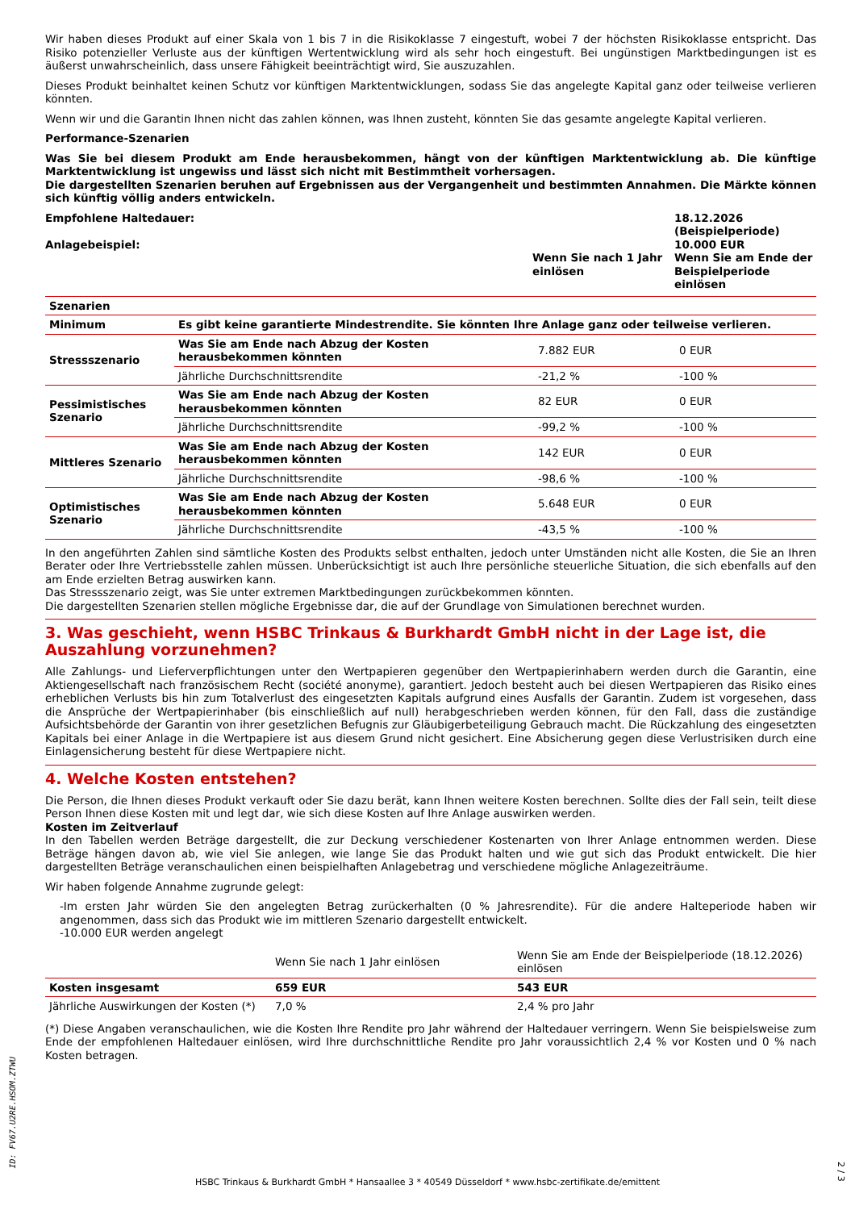Wir haben dieses Produkt auf einer Skala von 1 bis 7 in die Risikoklasse 7 eingestuft, wobei 7 der höchsten Risikoklasse entspricht. Das Risiko potenzieller Verluste aus der künftigen Wertentwicklung wird als sehr hoch eingestuft. Bei ungünstigen Marktbedingungen ist es äußerst unwahrscheinlich, dass unsere Fähigkeit beeinträchtigt wird, Sie auszuzahlen.
Dieses Produkt beinhaltet keinen Schutz vor künftigen Marktentwicklungen, sodass Sie das angelegte Kapital ganz oder teilweise verlieren könnten.
Wenn wir und die Garantin Ihnen nicht das zahlen können, was Ihnen zusteht, könnten Sie das gesamte angelegte Kapital verlieren.
Performance-Szenarien
Was Sie bei diesem Produkt am Ende herausbekommen, hängt von der künftigen Marktentwicklung ab. Die künftige Marktentwicklung ist ungewiss und lässt sich nicht mit Bestimmtheit vorhersagen.
Die dargestellten Szenarien beruhen auf Ergebnissen aus der Vergangenheit und bestimmten Annahmen. Die Märkte können sich künftig völlig anders entwickeln.
| Empfohlene Haltedauer: Anlagebeispiel: | Wenn Sie nach 1 Jahr einlösen | 18.12.2026 (Beispielperiode) 10.000 EUR Wenn Sie am Ende der Beispielperiode einlösen |
| Szenarien | | | |
| Minimum | Es gibt keine garantierte Mindestrendite. Sie könnten Ihre Anlage ganz oder teilweise verlieren. | | |
| Stressszenario | Was Sie am Ende nach Abzug der Kosten herausbekommen könnten | 7.882 EUR | 0 EUR |
| | Jährliche Durchschnittsrendite | -21,2 % | -100 % |
| Pessimistisches Szenario | Was Sie am Ende nach Abzug der Kosten herausbekommen könnten | 82 EUR | 0 EUR |
| | Jährliche Durchschnittsrendite | -99,2 % | -100 % |
| Mittleres Szenario | Was Sie am Ende nach Abzug der Kosten herausbekommen könnten | 142 EUR | 0 EUR |
| | Jährliche Durchschnittsrendite | -98,6 % | -100 % |
| Optimistisches Szenario | Was Sie am Ende nach Abzug der Kosten herausbekommen könnten | 5.648 EUR | 0 EUR |
| | Jährliche Durchschnittsrendite | -43,5 % | -100 % |
In den angeführten Zahlen sind sämtliche Kosten des Produkts selbst enthalten, jedoch unter Umständen nicht alle Kosten, die Sie an Ihren Berater oder Ihre Vertriebsstelle zahlen müssen. Unberücksichtigt ist auch Ihre persönliche steuerliche Situation, die sich ebenfalls auf den am Ende erzielten Betrag auswirken kann.
Das Stressszenario zeigt, was Sie unter extremen Marktbedingungen zurückbekommen könnten.
Die dargestellten Szenarien stellen mögliche Ergebnisse dar, die auf der Grundlage von Simulationen berechnet wurden.
3. Was geschieht, wenn HSBC Trinkaus & Burkhardt GmbH nicht in der Lage ist, die Auszahlung vorzunehmen?
Alle Zahlungs- und Lieferverpflichtungen unter den Wertpapieren gegenüber den Wertpapierinhabern werden durch die Garantin, eine Aktiengesellschaft nach französischem Recht (société anonyme), garantiert. Jedoch besteht auch bei diesen Wertpapieren das Risiko eines erheblichen Verlusts bis hin zum Totalverlust des eingesetzten Kapitals aufgrund eines Ausfalls der Garantin. Zudem ist vorgesehen, dass die Ansprüche der Wertpapierinhaber (bis einschließlich auf null) herabgeschrieben werden können, für den Fall, dass die zuständige Aufsichtsbehörde der Garantin von ihrer gesetzlichen Befugnis zur Gläubigerbeteiligung Gebrauch macht. Die Rückzahlung des eingesetzten Kapitals bei einer Anlage in die Wertpapiere ist aus diesem Grund nicht gesichert. Eine Absicherung gegen diese Verlustrisiken durch eine Einlagensicherung besteht für diese Wertpapiere nicht.
4. Welche Kosten entstehen?
Die Person, die Ihnen dieses Produkt verkauft oder Sie dazu berät, kann Ihnen weitere Kosten berechnen. Sollte dies der Fall sein, teilt diese Person Ihnen diese Kosten mit und legt dar, wie sich diese Kosten auf Ihre Anlage auswirken werden.
Kosten im Zeitverlauf
In den Tabellen werden Beträge dargestellt, die zur Deckung verschiedener Kostenarten von Ihrer Anlage entnommen werden. Diese Beträge hängen davon ab, wie viel Sie anlegen, wie lange Sie das Produkt halten und wie gut sich das Produkt entwickelt. Die hier dargestellten Beträge veranschaulichen einen beispielhaften Anlagebetrag und verschiedene mögliche Anlagezeiträume.
Wir haben folgende Annahme zugrunde gelegt:
-Im ersten Jahr würden Sie den angelegten Betrag zurückerhalten (0 % Jahresrendite). Für die andere Halteperiode haben wir angenommen, dass sich das Produkt wie im mittleren Szenario dargestellt entwickelt.
-10.000 EUR werden angelegt
| | Wenn Sie nach 1 Jahr einlösen | Wenn Sie am Ende der Beispielperiode (18.12.2026) einlösen |
| Kosten insgesamt | 659 EUR | 543 EUR |
| Jährliche Auswirkungen der Kosten (*) | 7,0 % | 2,4 % pro Jahr |
(*) Diese Angaben veranschaulichen, wie die Kosten Ihre Rendite pro Jahr während der Haltedauer verringern. Wenn Sie beispielsweise zum Ende der empfohlenen Haltedauer einlösen, wird Ihre durchschnittliche Rendite pro Jahr voraussichtlich 2,4 % vor Kosten und 0 % nach Kosten betragen.
ID: FV67.U2RE.HSOM.ZTWU
HSBC Trinkaus & Burkhardt GmbH * Hansaallee 3 * 40549 Düsseldorf * www.hsbc-zertifikate.de/emittent
2 / 3